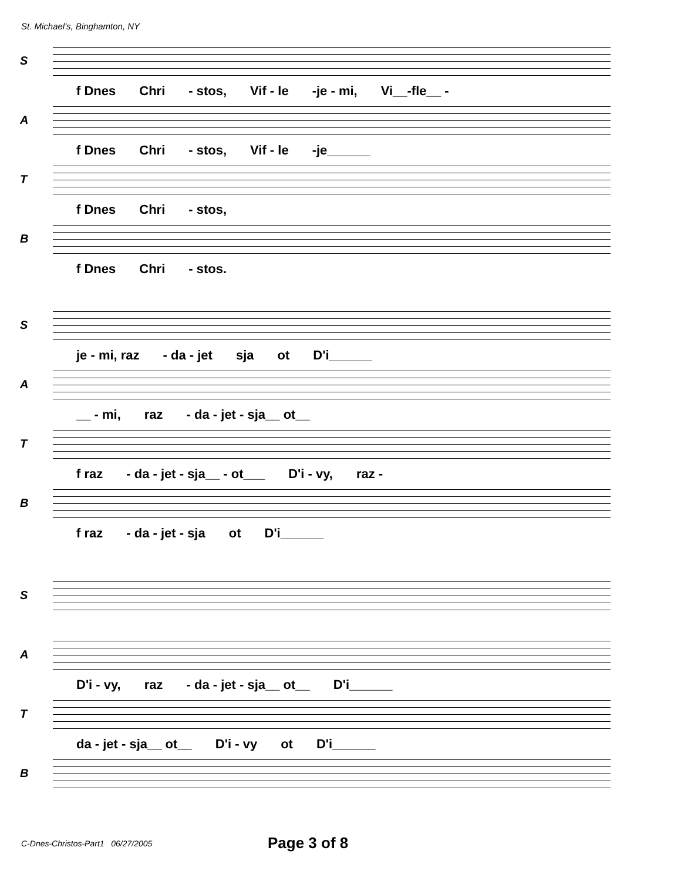St. Michael's, Binghamton, NY
S
f Dnes Chri - stos, Vif - le -je - mi, Vi__-fle__ -
A
f Dnes Chri - stos, Vif - le -je______
T
f Dnes Chri - stos,
B
f Dnes Chri - stos.
S
je - mi, raz - da - jet sja ot D'i______
A
__ - mi, raz - da - jet - sja__ ot__
T
f raz - da - jet - sja__ - ot___ D'i - vy, raz -
B
f raz - da - jet - sja ot D'i______
S
A
D'i - vy, raz - da - jet - sja__ ot__ D'i______
T
da - jet - sja__ ot__ D'i - vy ot D'i______
B
C-Dnes-Christos-Part1 06/27/2005 Page 3 of 8